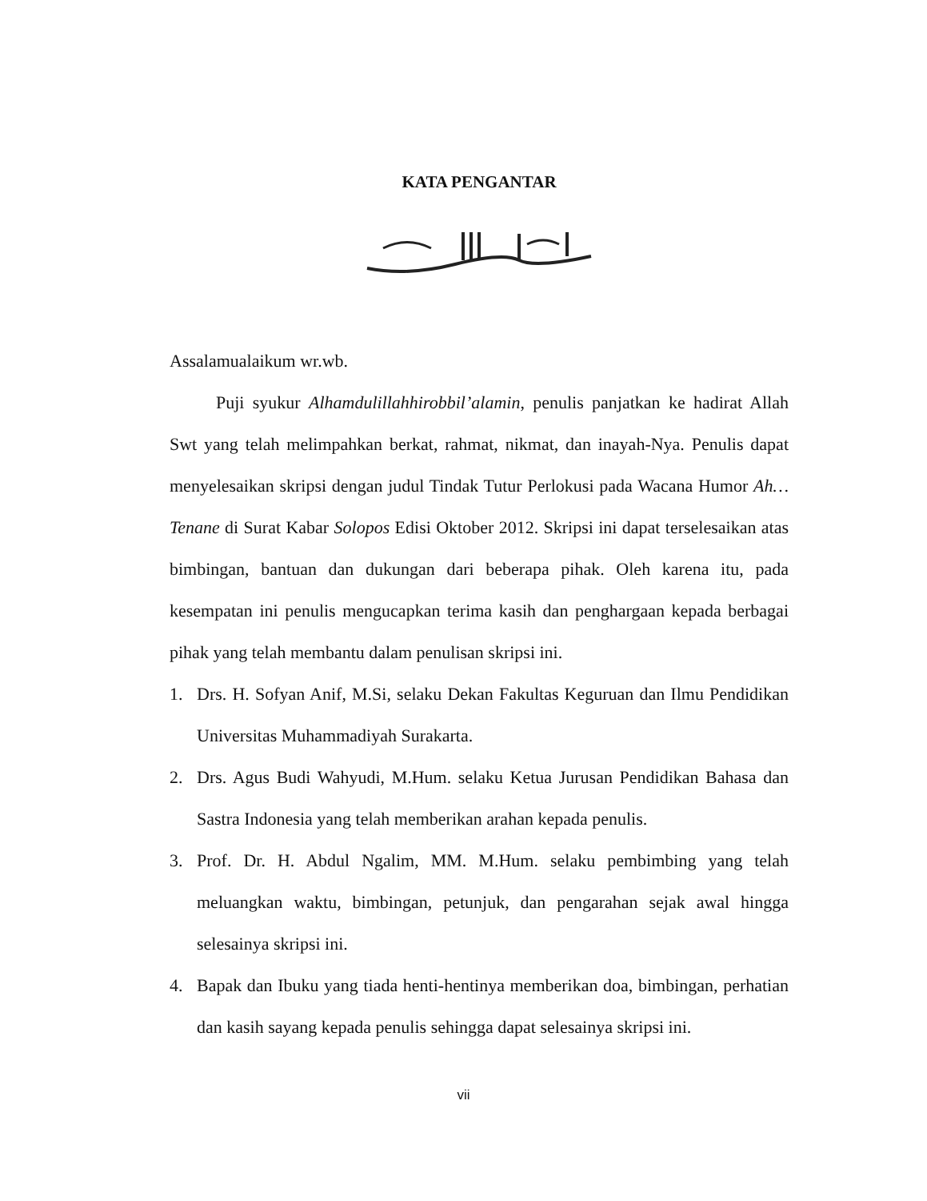KATA PENGANTAR
Assalamualaikum wr.wb.
Puji syukur Alhamdulillahhirobbil’alamin, penulis panjatkan ke hadirat Allah Swt yang telah melimpahkan berkat, rahmat, nikmat, dan inayah-Nya. Penulis dapat menyelesaikan skripsi dengan judul Tindak Tutur Perlokusi pada Wacana Humor Ah…Tenane di Surat Kabar Solopos Edisi Oktober 2012. Skripsi ini dapat terselesaikan atas bimbingan, bantuan dan dukungan dari beberapa pihak. Oleh karena itu, pada kesempatan ini penulis mengucapkan terima kasih dan penghargaan kepada berbagai pihak yang telah membantu dalam penulisan skripsi ini.
1. Drs. H. Sofyan Anif, M.Si, selaku Dekan Fakultas Keguruan dan Ilmu Pendidikan Universitas Muhammadiyah Surakarta.
2. Drs. Agus Budi Wahyudi, M.Hum. selaku Ketua Jurusan Pendidikan Bahasa dan Sastra Indonesia yang telah memberikan arahan kepada penulis.
3. Prof. Dr. H. Abdul Ngalim, MM. M.Hum. selaku pembimbing yang telah meluangkan waktu, bimbingan, petunjuk, dan pengarahan sejak awal hingga selesainya skripsi ini.
4. Bapak dan Ibuku yang tiada henti-hentinya memberikan doa, bimbingan, perhatian dan kasih sayang kepada penulis sehingga dapat selesainya skripsi ini.
vii